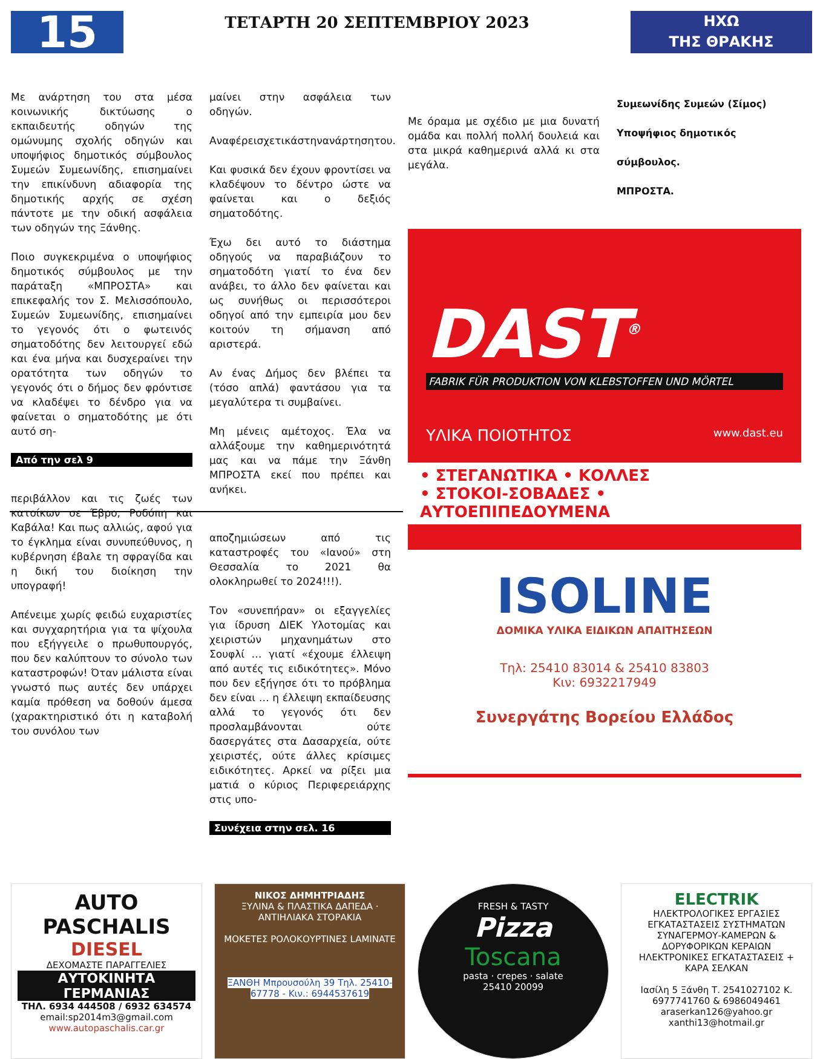15
ΤΕΤΑΡΤΗ 20 ΣΕΠΤΕΜΒΡΙΟΥ 2023
ΗΧΩ
ΤΗΣ ΘΡΑΚΗΣ
Με ανάρτηση του στα μέσα κοινωνικής δικτύωσης ο εκπαιδευτής οδηγών της ομώνυμης σχολής οδηγών και υποψήφιος δημοτικός σύμβουλος Συμεών Συμεωνίδης, επισημαίνει την επικίνδυνη αδιαφορία της δημοτικής αρχής σε σχέση πάντοτε με την οδική ασφάλεια των οδηγών της Ξάνθης.
Ποιο συγκεκριμένα ο υποψήφιος δημοτικός σύμβουλος με την παράταξη «ΜΠΡΟΣΤΑ» και επικεφαλής τον Σ. Μελισσόπουλο, Συμεών Συμεωνίδης, επισημαίνει το γεγονός ότι ο φωτεινός σηματοδότης δεν λειτουργεί εδώ και ένα μήνα και δυσχεραίνει την ορατότητα των οδηγών το γεγονός ότι ο δήμος δεν φρόντισε να κλαδέψει το δένδρο για να φαίνεται ο σηματοδότης με ότι αυτό ση-
Από την σελ 9
περιβάλλον και τις ζωές των κατοίκων σε Έβρο, Ροδόπη και Καβάλα! Και πως αλλιώς, αφού για το έγκλημα είναι συνυπεύθυνος, η κυβέρνηση έβαλε τη σφραγίδα και η δική του διοίκηση την υπογραφή!
Απένειμε χωρίς φειδώ ευχαριστίες και συγχαρητήρια για τα ψίχουλα που εξήγγειλε ο πρωθυπουργός, που δεν καλύπτουν το σύνολο των καταστροφών! Όταν μάλιστα είναι γνωστό πως αυτές δεν υπάρχει καμία πρόθεση να δοθούν άμεσα (χαρακτηριστικό ότι η καταβολή του συνόλου των
μαίνει στην ασφάλεια των οδηγών.
Αναφέρεισχετικάστηνανάρτησητου.
Και φυσικά δεν έχουν φροντίσει να κλαδέψουν το δέντρο ώστε να φαίνεται και ο δεξιός σηματοδότης.
Έχω δει αυτό το διάστημα οδηγούς να παραβιάζουν το σηματοδότη γιατί το ένα δεν ανάβει, το άλλο δεν φαίνεται και ως συνήθως οι περισσότεροι οδηγοί από την εμπειρία μου δεν κοιτούν τη σήμανση από αριστερά.
Αν ένας Δήμος δεν βλέπει τα (τόσο απλά) φαντάσου για τα μεγαλύτερα τι συμβαίνει.
Μη μένεις αμέτοχος. Έλα να αλλάξουμε την καθημερινότητά μας και να πάμε την Ξάνθη ΜΠΡΟΣΤΑ εκεί που πρέπει και ανήκει.
αποζημιώσεων από τις καταστροφές του «Ιανού» στη Θεσσαλία το 2021 θα ολοκληρωθεί το 2024!!!).
Τον «συνεπήραν» οι εξαγγελίες για ίδρυση ΔΙΕΚ Υλοτομίας και χειριστών μηχανημάτων στο Σουφλί … γιατί «έχουμε έλλειψη από αυτές τις ειδικότητες». Μόνο που δεν εξήγησε ότι το πρόβλημα δεν είναι … η έλλειψη εκπαίδευσης αλλά το γεγονός ότι δεν προσλαμβάνονται ούτε δασεργάτες στα Δασαρχεία, ούτε χειριστές, ούτε άλλες κρίσιμες ειδικότητες. Αρκεί να ρίξει μια ματιά ο κύριος Περιφερειάρχης στις υπο-
Συνέχεια στην σελ. 16
Με όραμα με σχέδιο με μια δυνατή ομάδα και πολλή πολλή δουλειά και στα μικρά καθημερινά αλλά κι στα μεγάλα.
Συμεωνίδης Συμεών (Σίμος)
Υποψήφιος δημοτικός σύμβουλος.
ΜΠΡΟΣΤΑ.
DAST<sup>®</sup>
FABRIK FÜR PRODUKTION VON KLEBSTOFFEN UND MÖRTEL
ΥΛΙΚΑ ΠΟΙΟΤΗΤΟΣ www.dast.eu
• ΣΤΕΓΑΝΩΤΙΚΑ • ΚΟΛΛΕΣ
• ΣΤΟΚΟΙ-ΣΟΒΑΔΕΣ • ΑΥΤΟΕΠΙΠΕΔΟΥΜΕΝΑ
ISOLINE
ΔΟΜΙΚΑ ΥΛΙΚΑ ΕΙΔΙΚΩΝ ΑΠΑΙΤΗΣΕΩΝ
Τηλ: 25410 83014 & 25410 83803
Κιν: 6932217949
Συνεργάτης Βορείου Ελλάδος
AUTO PASCHALIS
DIESEL
ΔΕΧΟΜΑΣΤΕ ΠΑΡΑΓΓΕΛΙΕΣ
ΑΥΤΟΚΙΝΗΤΑ ΓΕΡΜΑΝΙΑΣ
ΤΗΛ. 6934 444508 / 6932 634574
email:sp2014m3@gmail.com
www.autopaschalis.car.gr
ΝΙΚΟΣ ΔΗΜΗΤΡΙΑΔΗΣ
ΞΥΛΙΝΑ & ΠΛΑΣΤΙΚΑ ΔΑΠΕΔΑ · ΑΝΤΙΗΛΙΑΚΑ ΣΤΟΡΑΚΙΑ
ΜΟΚΕΤΕΣ ΡΟΛΟΚΟΥΡΤΙΝΕΣ LAMINATE
ΞΑΝΘΗ Μπρουσούλη 39 Τηλ. 25410-67778 - Κιν.: 6944537619
FRESH & TASTY
Pizza
Toscana
pasta · crepes · salate
25410 20099
ELECTRIK
ΗΛΕΚΤΡΟΛΟΓΙΚΕΣ ΕΡΓΑΣΙΕΣ ΕΓΚΑΤΑΣΤΑΣΕΙΣ ΣΥΣΤΗΜΑΤΩΝ ΣΥΝΑΓΕΡΜΟΥ-ΚΑΜΕΡΩΝ & ΔΟΡΥΦΟΡΙΚΩΝ ΚΕΡΑΙΩΝ
ΗΛΕΚΤΡΟΝΙΚΕΣ ΕΓΚΑΤΑΣΤΑΣΕΙΣ + ΚΑΡΑ ΣΕΛΚΑΝ
Ιασίλη 5 Ξάνθη Τ. 2541027102 Κ. 6977741760 & 6986049461
araserkan126@yahoo.gr xanthi13@hotmail.gr